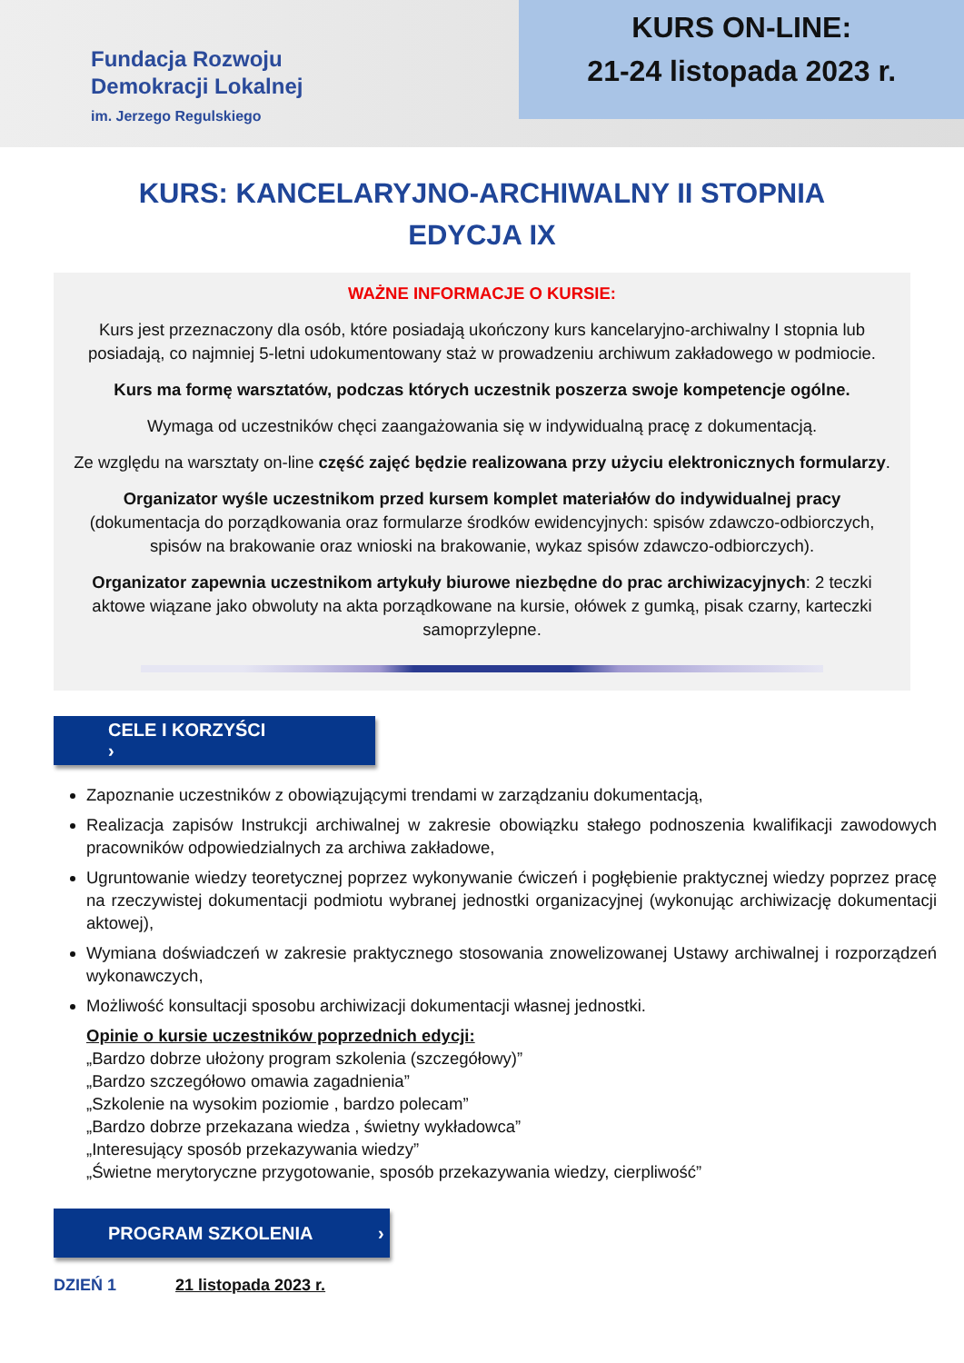Fundacja Rozwoju
Demokracji Lokalnej
im. Jerzego Regulskiego
KURS ON-LINE:
21-24 listopada 2023 r.
KURS: KANCELARYJNO-ARCHIWALNY II STOPNIA
EDYCJA IX
WAŻNE INFORMACJE O KURSIE:
Kurs jest przeznaczony dla osób, które posiadają ukończony kurs kancelaryjno-archiwalny I stopnia lub posiadają, co najmniej 5-letni udokumentowany staż w prowadzeniu archiwum zakładowego w podmiocie.
Kurs ma formę warsztatów, podczas których uczestnik poszerza swoje kompetencje ogólne.
Wymaga od uczestników chęci zaangażowania się w indywidualną pracę z dokumentacją.
Ze względu na warsztaty on-line część zajęć będzie realizowana przy użyciu elektronicznych formularzy.
Organizator wyśle uczestnikom przed kursem komplet materiałów do indywidualnej pracy (dokumentacja do porządkowania oraz formularze środków ewidencyjnych: spisów zdawczo-odbiorczych, spisów na brakowanie oraz wnioski na brakowanie, wykaz spisów zdawczo-odbiorczych).
Organizator zapewnia uczestnikom artykuły biurowe niezbędne do prac archiwizacyjnych: 2 teczki aktowe wiązane jako obwoluty na akta porządkowane na kursie, ołówek z gumką, pisak czarny, karteczki samoprzylepne.
CELE I KORZYŚCI ›
Zapoznanie uczestników z obowiązującymi trendami w zarządzaniu dokumentacją,
Realizacja zapisów Instrukcji archiwalnej w zakresie obowiązku stałego podnoszenia kwalifikacji zawodowych pracowników odpowiedzialnych za archiwa zakładowe,
Ugruntowanie wiedzy teoretycznej poprzez wykonywanie ćwiczeń i pogłębienie praktycznej wiedzy poprzez pracę na rzeczywistej dokumentacji podmiotu wybranej jednostki organizacyjnej (wykonując archiwizację dokumentacji aktowej),
Wymiana doświadczeń w zakresie praktycznego stosowania znowelizowanej Ustawy archiwalnej i rozporządzeń wykonawczych,
Możliwość konsultacji sposobu archiwizacji dokumentacji własnej jednostki.
Opinie o kursie uczestników poprzednich edycji:
„Bardzo dobrze ułożony program szkolenia (szczegółowy)”
„Bardzo szczegółowo omawia zagadnienia”
„Szkolenie na wysokim poziomie , bardzo polecam”
„Bardzo dobrze przekazana wiedza , świetny wykładowca”
„Interesujący sposób przekazywania wiedzy”
„Świetne merytoryczne przygotowanie, sposób przekazywania wiedzy, cierpliwość”
PROGRAM SZKOLENIA ›
DZIEŃ 1 21 listopada 2023 r.